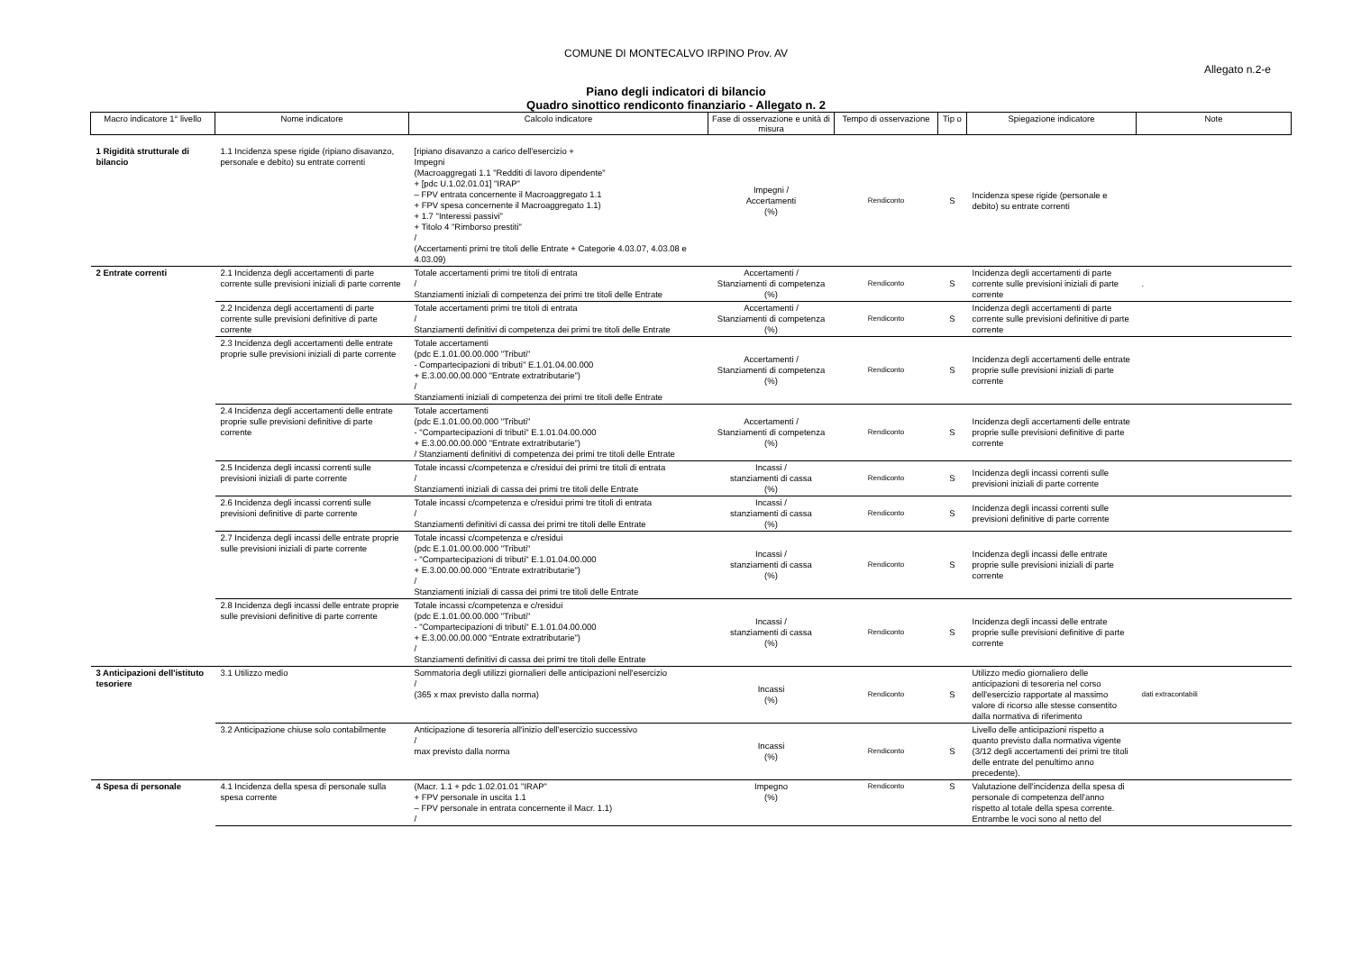COMUNE DI MONTECALVO IRPINO Prov. AV
Allegato n.2-e
Piano degli indicatori di bilancio
Quadro sinottico rendiconto finanziario - Allegato n. 2
| Macro indicatore 1° livello | Nome indicatore | Calcolo indicatore | Fase di osservazione e unità di misura | Tempo di osservazione | Tip o | Spiegazione indicatore | Note |
| --- | --- | --- | --- | --- | --- | --- | --- |
| 1 Rigidità strutturale di bilancio | 1.1 Incidenza spese rigide (ripiano disavanzo, personale e debito) su entrate correnti | [ripiano disavanzo a carico dell'esercizio + Impegni (Macroaggregati 1.1 "Redditi di lavoro dipendente" + [pdc U.1.02.01.01] "IRAP" – FPV entrata concernente il Macroaggregato 1.1 + FPV spesa concernente il Macroaggregato 1.1) + 1.7 "Interessi passivi" + Titolo 4 "Rimborso prestiti" / (Accertamenti primi tre titoli delle Entrate + Categorie 4.03.07, 4.03.08 e 4.03.09) | Impegni / Accertamenti (%) | Rendiconto | S | Incidenza spese rigide (personale e debito) su entrate correnti | |
| 2 Entrate correnti | 2.1 Incidenza degli accertamenti di parte corrente sulle previsioni iniziali di parte corrente | Totale accertamenti primi tre titoli di entrata / Stanziamenti iniziali di competenza dei primi tre titoli delle Entrate | Accertamenti / Stanziamenti di competenza (%) | Rendiconto | S | Incidenza degli accertamenti di parte corrente sulle previsioni iniziali di parte corrente | . |
| | 2.2 Incidenza degli accertamenti di parte corrente sulle previsioni definitive di parte corrente | Totale accertamenti primi tre titoli di entrata / Stanziamenti definitivi di competenza dei primi tre titoli delle Entrate | Accertamenti / Stanziamenti di competenza (%) | Rendiconto | S | Incidenza degli accertamenti di parte corrente sulle previsioni definitive di parte corrente | |
| | 2.3 Incidenza degli accertamenti delle entrate proprie sulle previsioni iniziali di parte corrente | Totale accertamenti (pdc E.1.01.00.00.000 "Tributi" - Compartecipazioni di tributi" E.1.01.04.00.000 + E.3.00.00.00.000 "Entrate extratributarie") / Stanziamenti iniziali di competenza dei primi tre titoli delle Entrate | Accertamenti / Stanziamenti di competenza (%) | Rendiconto | S | Incidenza degli accertamenti delle entrate proprie sulle previsioni iniziali di parte corrente | |
| | 2.4 Incidenza degli accertamenti delle entrate proprie sulle previsioni definitive di parte corrente | Totale accertamenti (pdc E.1.01.00.00.000 "Tributi" - "Compartecipazioni di tributi" E.1.01.04.00.000 + E.3.00.00.00.000 "Entrate extratributarie") / Stanziamenti definitivi di competenza dei primi tre titoli delle Entrate | Accertamenti / Stanziamenti di competenza (%) | Rendiconto | S | Incidenza degli accertamenti delle entrate proprie sulle previsioni definitive di parte corrente | |
| | 2.5 Incidenza degli incassi correnti sulle previsioni iniziali di parte corrente | Totale incassi c/competenza e c/residui dei primi tre titoli di entrata / Stanziamenti iniziali di cassa dei primi tre titoli delle Entrate | Incassi / stanziamenti di cassa (%) | Rendiconto | S | Incidenza degli incassi correnti sulle previsioni iniziali di parte corrente | |
| | 2.6 Incidenza degli incassi correnti sulle previsioni definitive di parte corrente | Totale incassi c/competenza e c/residui primi tre titoli di entrata / Stanziamenti definitivi di cassa dei primi tre titoli delle Entrate | Incassi / stanziamenti di cassa (%) | Rendiconto | S | Incidenza degli incassi correnti sulle previsioni definitive di parte corrente | |
| | 2.7 Incidenza degli incassi delle entrate proprie sulle previsioni iniziali di parte corrente | Totale incassi c/competenza e c/residui (pdc E.1.01.00.00.000 "Tributi" - "Compartecipazioni di tributi" E.1.01.04.00.000 + E.3.00.00.00.000 "Entrate extratributarie") / Stanziamenti iniziali di cassa dei primi tre titoli delle Entrate | Incassi / stanziamenti di cassa (%) | Rendiconto | S | Incidenza degli incassi delle entrate proprie sulle previsioni iniziali di parte corrente | |
| | 2.8 Incidenza degli incassi delle entrate proprie sulle previsioni definitive di parte corrente | Totale incassi c/competenza e c/residui (pdc E.1.01.00.00.000 "Tributi" - "Compartecipazioni di tributi" E.1.01.04.00.000 + E.3.00.00.00.000 "Entrate extratributarie") / Stanziamenti definitivi di cassa dei primi tre titoli delle Entrate | Incassi / stanziamenti di cassa (%) | Rendiconto | S | Incidenza degli incassi delle entrate proprie sulle previsioni definitive di parte corrente | |
| 3 Anticipazioni dell'istituto tesoriere | 3.1 Utilizzo medio | Sommatoria degli utilizzi giornalieri delle anticipazioni nell'esercizio / (365 x max previsto dalla norma) | Incassi (%) | Rendiconto | S | Utilizzo medio giornaliero delle anticipazioni di tesoreria nel corso dell'esercizio rapportate al massimo valore di ricorso alle stesse consentito dalla normativa di riferimento | dati extracontabili |
| | 3.2 Anticipazione chiuse solo contabilmente | Anticipazione di tesoreria all'inizio dell'esercizio successivo / max previsto dalla norma | Incassi (%) | Rendiconto | S | Livello delle anticipazioni rispetto a quanto previsto dalla normativa vigente (3/12 degli accertamenti dei primi tre titoli delle entrate del penultimo anno precedente). | |
| 4 Spesa di personale | 4.1 Incidenza della spesa di personale sulla spesa corrente | (Macr. 1.1 + pdc 1.02.01.01 "IRAP" + FPV personale in uscita 1.1 – FPV personale in entrata concernente il Macr. 1.1) / | Impegno (%) | Rendiconto | S | Valutazione dell'incidenza della spesa di personale di competenza dell'anno rispetto al totale della spesa corrente. Entrambe le voci sono al netto del | |